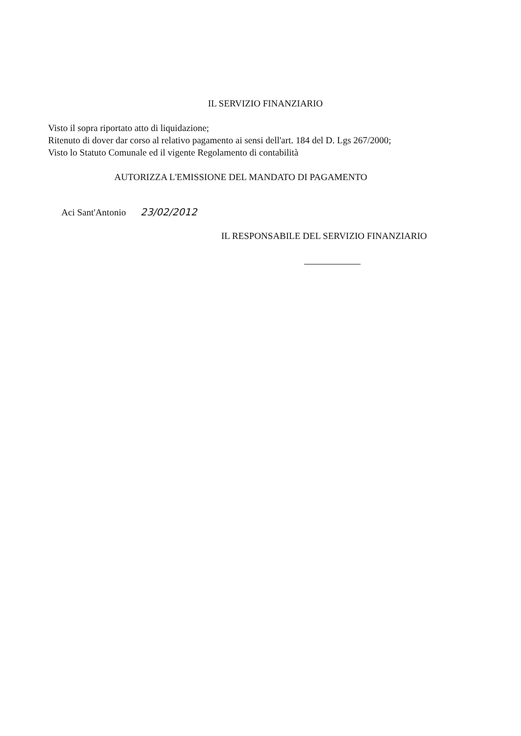IL SERVIZIO FINANZIARIO
Visto il sopra riportato atto di liquidazione;
Ritenuto di dover dar corso al relativo pagamento ai sensi dell'art. 184 del D. Lgs 267/2000;
Visto lo Statuto Comunale ed il vigente Regolamento di contabilità
AUTORIZZA L'EMISSIONE DEL MANDATO DI PAGAMENTO
Aci Sant'Antonio 23/02/2012
IL RESPONSABILE DEL SERVIZIO FINANZIARIO